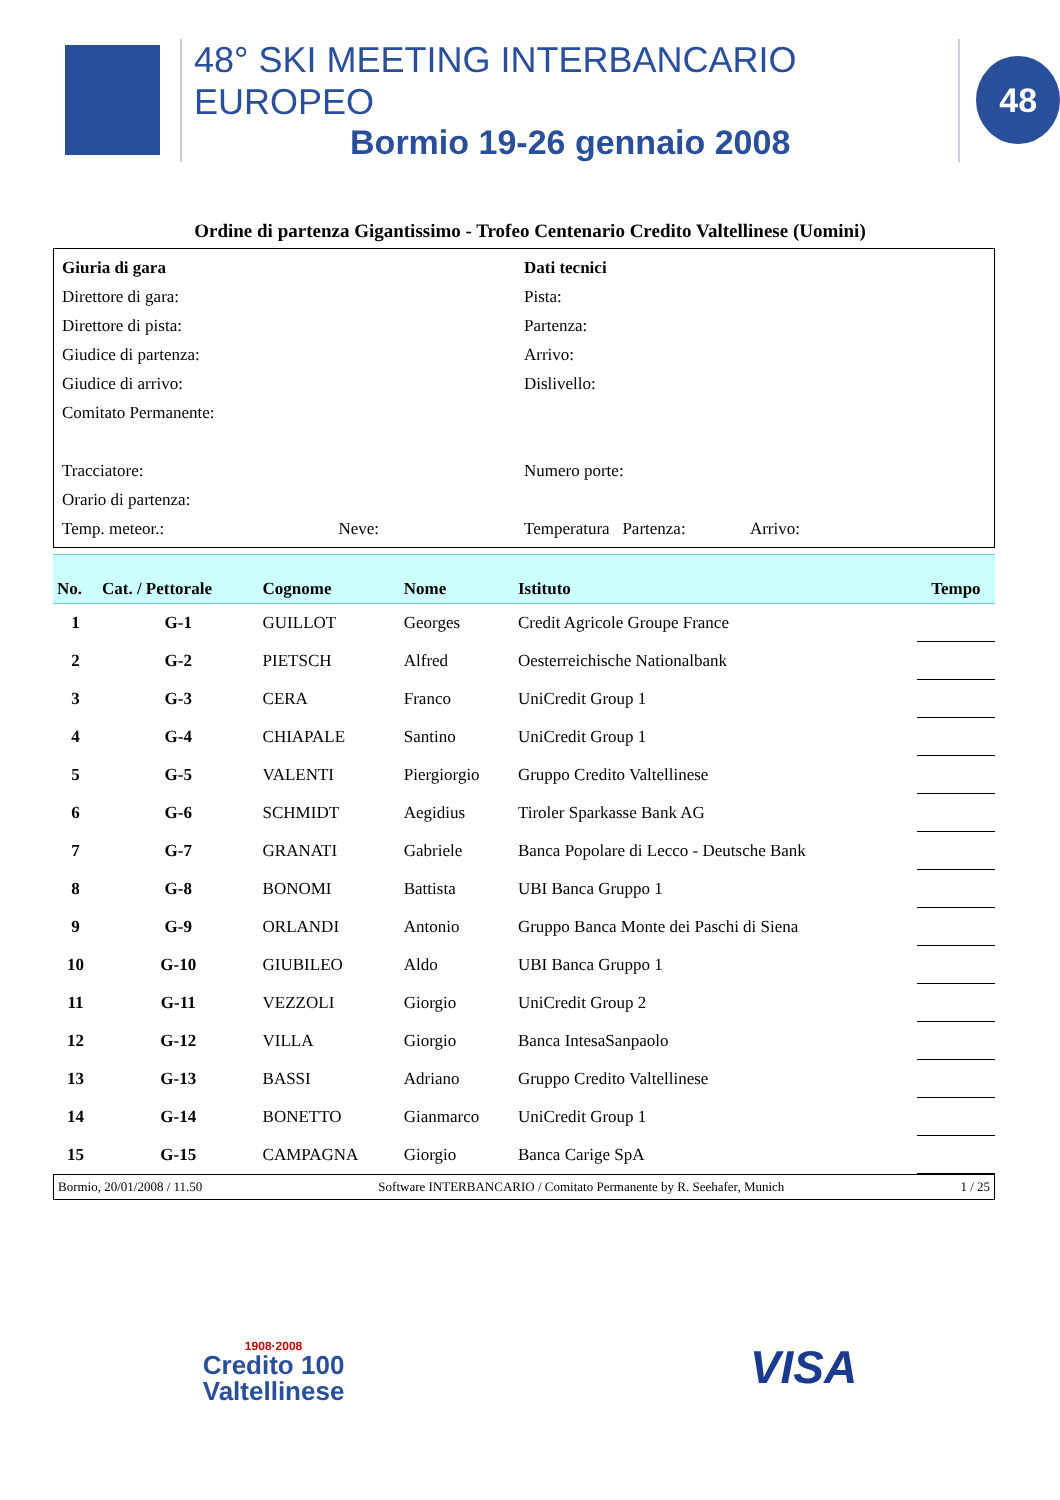48° SKI MEETING INTERBANCARIO EUROPEO
Bormio 19-26 gennaio 2008
48
Ordine di partenza Gigantissimo - Trofeo Centenario Credito Valtellinese (Uomini)
| Giuria di gara | Dati tecnici |
| Direttore di gara: | Pista: |
| Direttore di pista: | Partenza: |
| Giudice di partenza: | Arrivo: |
| Giudice di arrivo: | Dislivello: |
| Comitato Permanente: | |
| Tracciatore: | Numero porte: |
| Orario di partenza: | |
| Temp. meteor.: Neve: | Temperatura Partenza: Arrivo: |
| No. | Cat. / Pettorale | Cognome | Nome | Istituto | Tempo |
| --- | --- | --- | --- | --- | --- |
| 1 | G-1 | GUILLOT | Georges | Credit Agricole Groupe France | |
| 2 | G-2 | PIETSCH | Alfred | Oesterreichische Nationalbank | |
| 3 | G-3 | CERA | Franco | UniCredit Group 1 | |
| 4 | G-4 | CHIAPALE | Santino | UniCredit Group 1 | |
| 5 | G-5 | VALENTI | Piergiorgio | Gruppo Credito Valtellinese | |
| 6 | G-6 | SCHMIDT | Aegidius | Tiroler Sparkasse Bank AG | |
| 7 | G-7 | GRANATI | Gabriele | Banca Popolare di Lecco - Deutsche Bank | |
| 8 | G-8 | BONOMI | Battista | UBI Banca Gruppo 1 | |
| 9 | G-9 | ORLANDI | Antonio | Gruppo Banca Monte dei Paschi di Siena | |
| 10 | G-10 | GIUBILEO | Aldo | UBI Banca Gruppo 1 | |
| 11 | G-11 | VEZZOLI | Giorgio | UniCredit Group 2 | |
| 12 | G-12 | VILLA | Giorgio | Banca IntesaSanpaolo | |
| 13 | G-13 | BASSI | Adriano | Gruppo Credito Valtellinese | |
| 14 | G-14 | BONETTO | Gianmarco | UniCredit Group 1 | |
| 15 | G-15 | CAMPAGNA | Giorgio | Banca Carige SpA | |
Bormio, 20/01/2008 / 11.50 Software INTERBANCARIO / Comitato Permanente by R. Seehafer, Munich 1 / 25
1908·2008
Credito 100
Valtellinese
VISA